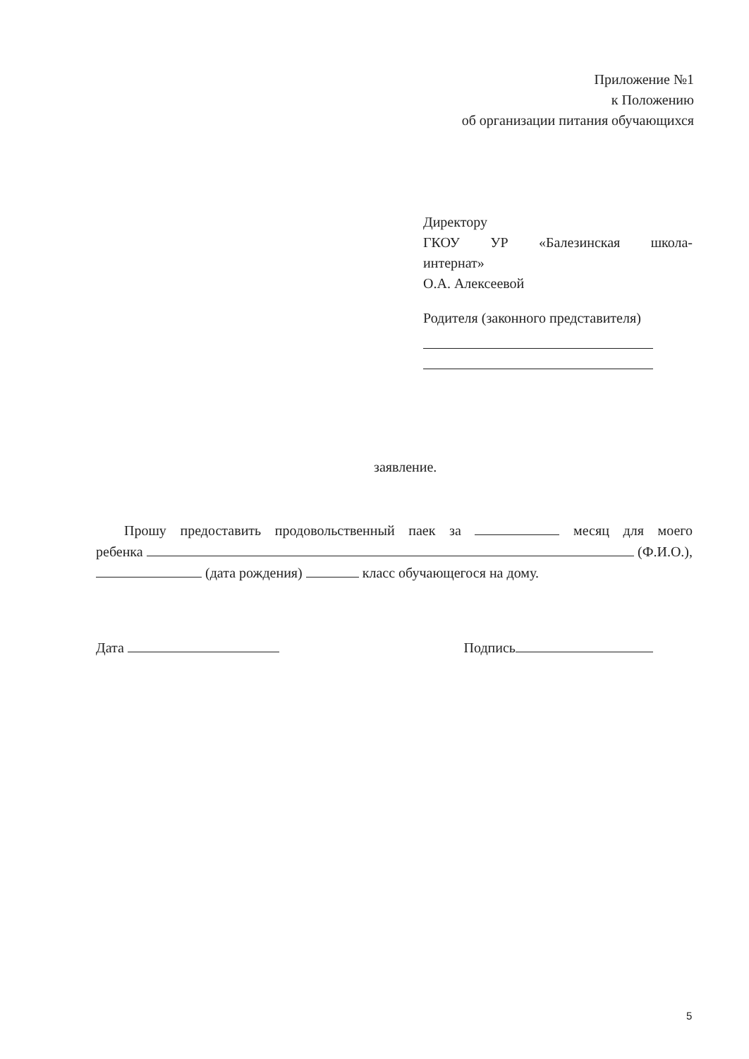Приложение №1
к Положению
об организации питания обучающихся
Директору
ГКОУ УР «Балезинская школа-
интернат»
О.А. Алексеевой
Родителя (законного представителя)
заявление.
Прошу предоставить продовольственный паек за месяц для моего
ребенка (Ф.И.О.),
(дата рождения) класс обучающегося на дому.
Дата Подпись
5